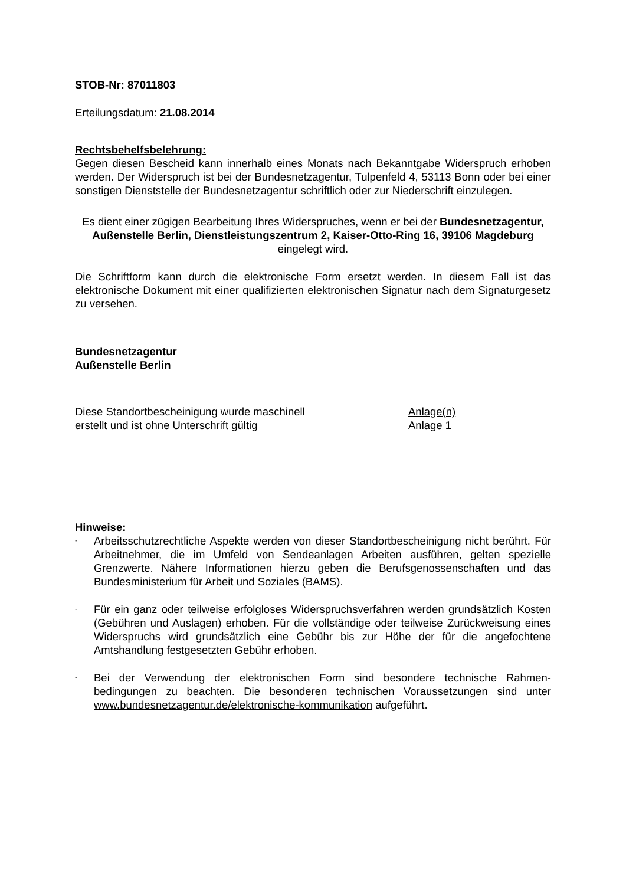STOB-Nr: 87011803
Erteilungsdatum: 21.08.2014
Rechtsbehelfsbelehrung:
Gegen diesen Bescheid kann innerhalb eines Monats nach Bekanntgabe Widerspruch erhoben werden. Der Widerspruch ist bei der Bundesnetzagentur, Tulpenfeld 4, 53113 Bonn oder bei einer sonstigen Dienststelle der Bundesnetzagentur schriftlich oder zur Niederschrift einzulegen.
Es dient einer zügigen Bearbeitung Ihres Widerspruches, wenn er bei der Bundesnetzagentur, Außenstelle Berlin, Dienstleistungszentrum 2, Kaiser-Otto-Ring 16, 39106 Magdeburg eingelegt wird.
Die Schriftform kann durch die elektronische Form ersetzt werden. In diesem Fall ist das elektronische Dokument mit einer qualifizierten elektronischen Signatur nach dem Signaturgesetz zu versehen.
Bundesnetzagentur
Außenstelle Berlin
Diese Standortbescheinigung wurde maschinell
erstellt und ist ohne Unterschrift gültig
Anlage(n)
Anlage 1
Hinweise:
-
Arbeitsschutzrechtliche Aspekte werden von dieser Standortbescheinigung nicht berührt. Für Arbeitnehmer, die im Umfeld von Sendeanlagen Arbeiten ausführen, gelten spezielle Grenzwerte. Nähere Informationen hierzu geben die Berufsgenossenschaften und das Bundesministerium für Arbeit und Soziales (BAMS).
-
Für ein ganz oder teilweise erfolgloses Widerspruchsverfahren werden grundsätzlich Kosten (Gebühren und Auslagen) erhoben. Für die vollständige oder teilweise Zurückweisung eines Widerspruchs wird grundsätzlich eine Gebühr bis zur Höhe der für die angefochtene Amtshandlung festgesetzten Gebühr erhoben.
-
Bei der Verwendung der elektronischen Form sind besondere technische Rahmen-bedingungen zu beachten. Die besonderen technischen Voraussetzungen sind unter www.bundesnetzagentur.de/elektronische-kommunikation aufgeführt.